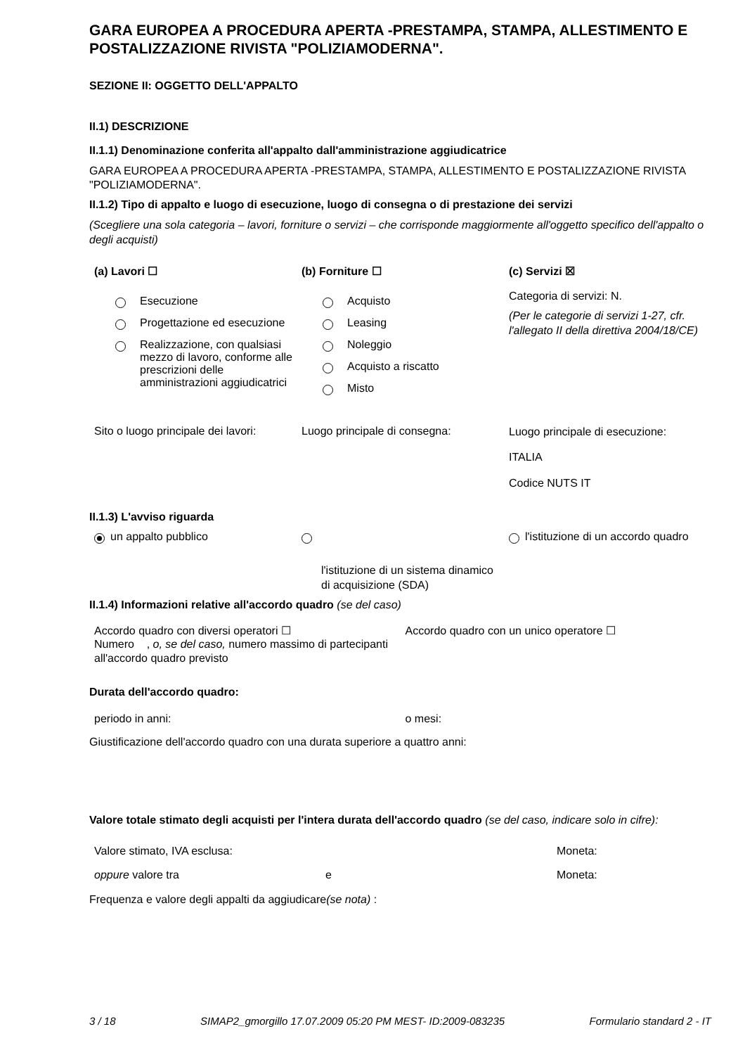GARA EUROPEA A PROCEDURA APERTA -PRESTAMPA, STAMPA, ALLESTIMENTO E POSTALIZZAZIONE RIVISTA "POLIZIAMODERNA".
SEZIONE II: OGGETTO DELL'APPALTO
II.1) DESCRIZIONE
II.1.1) Denominazione conferita all'appalto dall'amministrazione aggiudicatrice
GARA EUROPEA A PROCEDURA APERTA -PRESTAMPA, STAMPA, ALLESTIMENTO E POSTALIZZAZIONE RIVISTA "POLIZIAMODERNA".
II.1.2) Tipo di appalto e luogo di esecuzione, luogo di consegna o di prestazione dei servizi
(Scegliere una sola categoria – lavori, forniture o servizi – che corrisponde maggiormente all'oggetto specifico dell'appalto o degli acquisti)
(a) Lavori ☐
Esecuzione
Progettazione ed esecuzione
Realizzazione, con qualsiasi mezzo di lavoro, conforme alle prescrizioni delle amministrazioni aggiudicatrici
(b) Forniture ☐
Acquisto
Leasing
Noleggio
Acquisto a riscatto
Misto
(c) Servizi ☒
Categoria di servizi: N.
(Per le categorie di servizi 1-27, cfr. l'allegato II della direttiva 2004/18/CE)
Sito o luogo principale dei lavori:
Luogo principale di consegna:
Luogo principale di esecuzione:
ITALIA
Codice NUTS IT
II.1.3) L'avviso riguarda
un appalto pubblico
l'istituzione di un sistema dinamico di acquisizione (SDA)
l'istituzione di un accordo quadro
II.1.4) Informazioni relative all'accordo quadro (se del caso)
Accordo quadro con diversi operatori ☐
Numero , o, se del caso, numero massimo di partecipanti all'accordo quadro previsto
Accordo quadro con un unico operatore ☐
Durata dell'accordo quadro:
periodo in anni: o mesi:
Giustificazione dell'accordo quadro con una durata superiore a quattro anni:
Valore totale stimato degli acquisti per l'intera durata dell'accordo quadro (se del caso, indicare solo in cifre):
Valore stimato, IVA esclusa: Moneta:
oppure valore tra e Moneta:
Frequenza e valore degli appalti da aggiudicare(se nota) :
3 / 18 SIMAP2_gmorgillo 17.07.2009 05:20 PM MEST- ID:2009-083235 Formulario standard 2 - IT